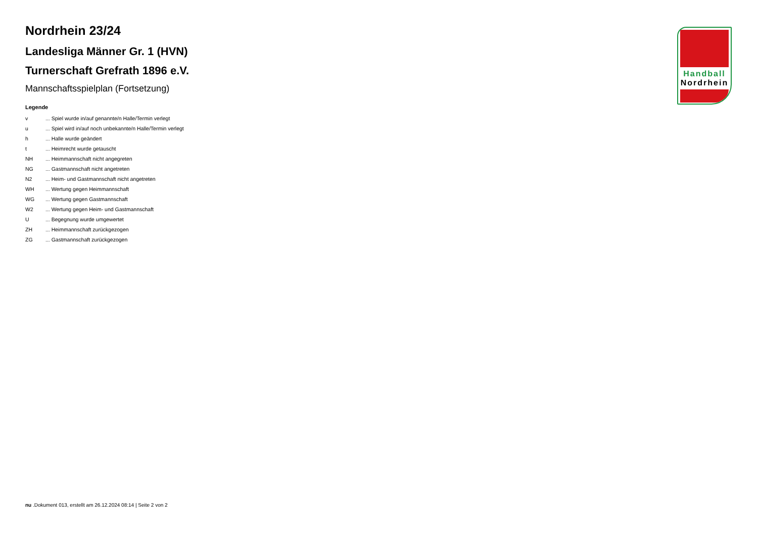Nordrhein 23/24
Landesliga Männer Gr. 1 (HVN)
Turnerschaft Grefrath 1896 e.V.
Mannschaftsspielplan (Fortsetzung)
Legende
| v | ... Spiel wurde in/auf genannte/n Halle/Termin verlegt |
| u | ... Spiel wird in/auf noch unbekannte/n Halle/Termin verlegt |
| h | ... Halle wurde geändert |
| t | ... Heimrecht wurde getauscht |
| NH | ... Heimmannschaft nicht angegreten |
| NG | ... Gastmannschaft nicht angetreten |
| N2 | ... Heim- und Gastmannschaft nicht angetreten |
| WH | ... Wertung gegen Heimmannschaft |
| WG | ... Wertung gegen Gastmannschaft |
| W2 | ... Wertung gegen Heim- und Gastmannschaft |
| U | ... Begegnung wurde umgewertet |
| ZH | ... Heimmannschaft zurückgezogen |
| ZG | ... Gastmannschaft zurückgezogen |
Handball
Nordrhein
nu .Dokument 013, erstellt am 26.12.2024 08:14 | Seite 2 von 2